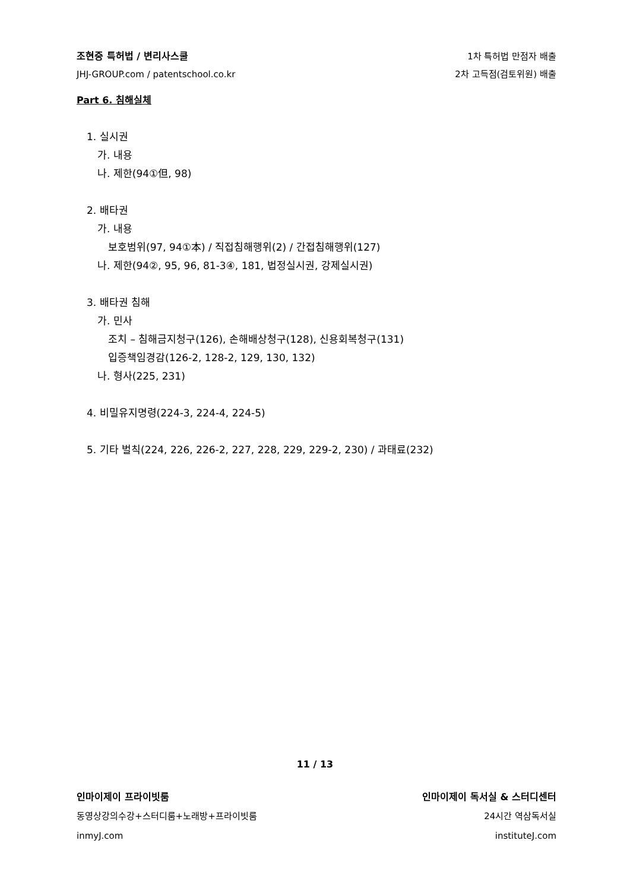조현중 특허법 / 변리사스쿨
JHJ-GROUP.com / patentschool.co.kr
1차 특허법 만점자 배출
2차 고득점(검토위원) 배출
Part 6. 침해실체
1. 실시권
가. 내용
나. 제한(94①但, 98)
2. 배타권
가. 내용
보호범위(97, 94①本) / 직접침해행위(2) / 간접침해행위(127)
나. 제한(94②, 95, 96, 81-3④, 181, 법정실시권, 강제실시권)
3. 배타권 침해
가. 민사
조치 – 침해금지청구(126), 손해배상청구(128), 신용회복청구(131)
입증책임경감(126-2, 128-2, 129, 130, 132)
나. 형사(225, 231)
4. 비밀유지명령(224-3, 224-4, 224-5)
5. 기타 벌칙(224, 226, 226-2, 227, 228, 229, 229-2, 230) / 과태료(232)
11 / 13
인마이제이 프라이빗룸
동영상강의수강+스터디룸+노래방+프라이빗룸
inmyJ.com
인마이제이 독서실 & 스터디센터
24시간 역삼독서실
instituteJ.com